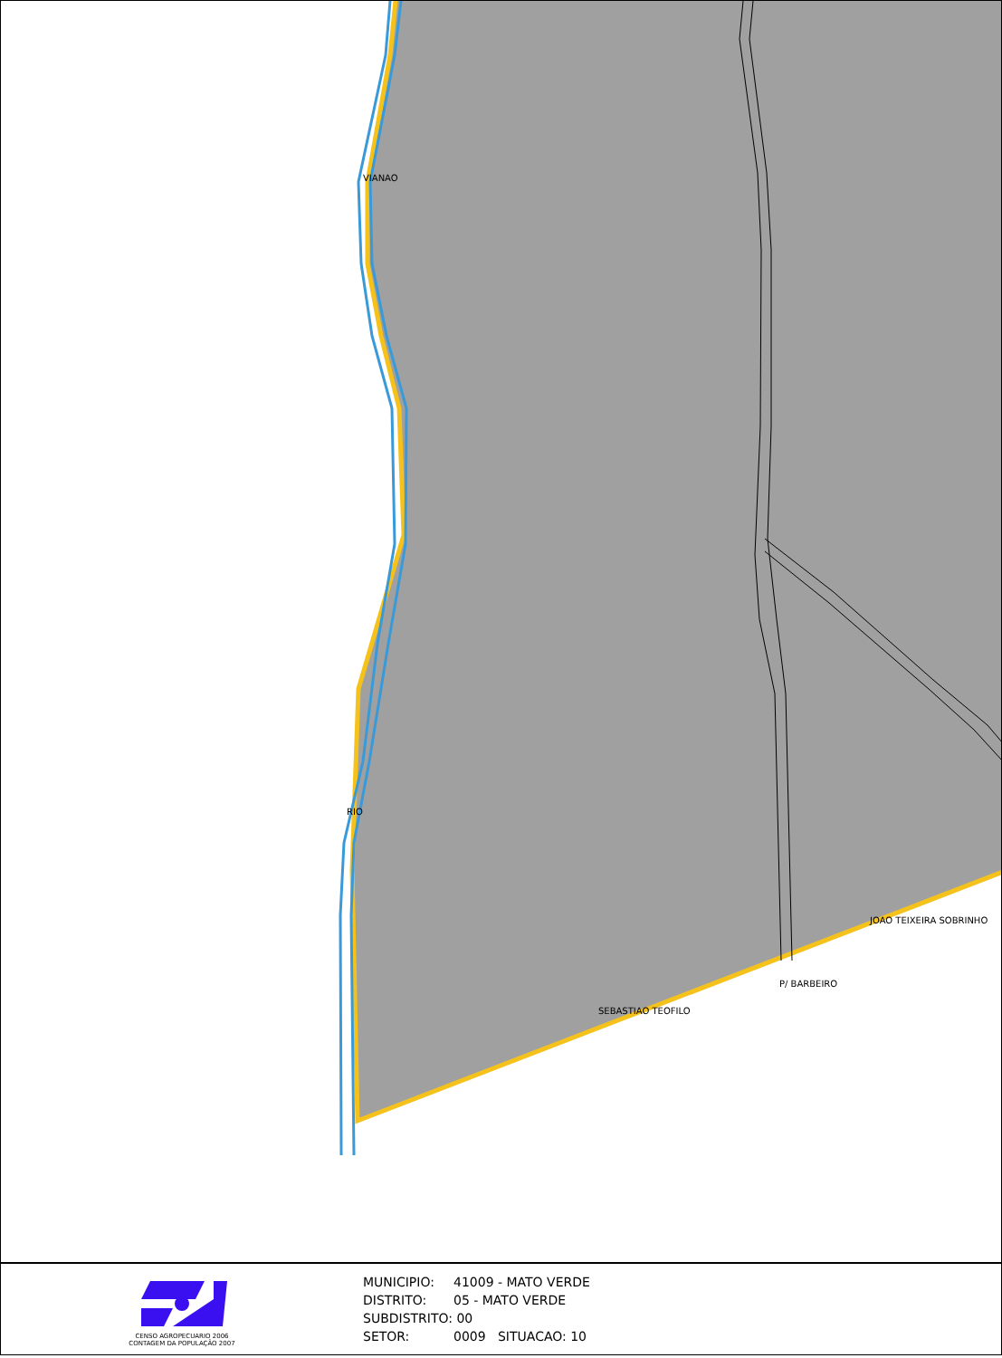VIANAO
RIO
SEBASTIAO TEOFILO
JOAO TEIXEIRA SOBRINHO
P/ BARBEIRO
CENSO AGROPECUARIO 2006
CONTAGEM DA POPULAÇÃO 2007
MUNICIPIO: 41009 - MATO VERDE
DISTRITO: 05 - MATO VERDE
SUBDISTRITO: 00
SETOR: 0009 SITUACAO: 10